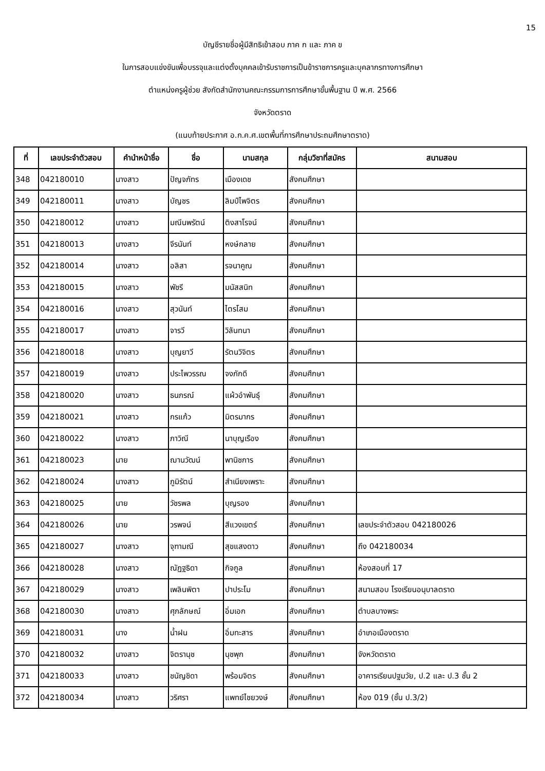15
บัญชีรายชื่อผู้มีสิทธิเข้าสอบ ภาค ก และ ภาค ข
ในการสอบแข่งขันเพื่อบรรจุและแต่งตั้งบุคคลเข้ารับราชการเป็นข้าราชการครูและบุคลากรทางการศึกษา
ตำแหน่งครูผู้ช่วย สังกัดสำนักงานคณะกรรมการการศึกษาขั้นพื้นฐาน ปี พ.ศ. 2566
จังหวัดตราด
(แนบท้ายประกาศ อ.ก.ค.ศ.เขตพื้นที่การศึกษาประถมศึกษาตราด)
| ที่ | เลขประจำตัวสอบ | คำนำหน้าชื่อ | ชื่อ | นามสกุล | กลุ่มวิชาที่สมัคร | สนามสอบ |
| --- | --- | --- | --- | --- | --- | --- |
| 348 | 042180010 | นางสาว | ปัญจภัทร | เมืองเดช | สังคมศึกษา | |
| 349 | 042180011 | นางสาว | บัญชร | ลิมป์ไพจิตร | สังคมศึกษา | |
| 350 | 042180012 | นางสาว | มณีนพรัตน์ | ติงสาโรจน์ | สังคมศึกษา | |
| 351 | 042180013 | นางสาว | จีรนันท์ | หงษ์กลาย | สังคมศึกษา | |
| 352 | 042180014 | นางสาว | อลิสา | รจนาคูณ | สังคมศึกษา | |
| 353 | 042180015 | นางสาว | พัชรี | มนัสสนิท | สังคมศึกษา | |
| 354 | 042180016 | นางสาว | สุวนันท์ | ไตรโสม | สังคมศึกษา | |
| 355 | 042180017 | นางสาว | จารวี | วิลันทนา | สังคมศึกษา | |
| 356 | 042180018 | นางสาว | บุญยาวี | รัตนวิจิตร | สังคมศึกษา | |
| 357 | 042180019 | นางสาว | ประไพวรรณ | จงภักดี | สังคมศึกษา | |
| 358 | 042180020 | นางสาว | ธนภรณ์ | แผ้วอำพันธุ์ | สังคมศึกษา | |
| 359 | 042180021 | นางสาว | กรแก้ว | มิตรมากร | สังคมศึกษา | |
| 360 | 042180022 | นางสาว | ภาวิณี | นาบุญเรือง | สังคมศึกษา | |
| 361 | 042180023 | นาย | ฌานวัฒน์ | พานิชการ | สังคมศึกษา | |
| 362 | 042180024 | นางสาว | ภูมิรัตน์ | สำเนียงเพราะ | สังคมศึกษา | |
| 363 | 042180025 | นาย | วัชรพล | บุญรอง | สังคมศึกษา | |
| 364 | 042180026 | นาย | วรพจน์ | สีแวงเขตร์ | สังคมศึกษา | เลขประจำตัวสอบ 042180026 |
| 365 | 042180027 | นางสาว | จุฑามณี | สุขแสงดาว | สังคมศึกษา | ถึง 042180034 |
| 366 | 042180028 | นางสาว | ณัฏฐธิดา | กิจกูล | สังคมศึกษา | ห้องสอบที่ 17 |
| 367 | 042180029 | นางสาว | เพลินพิตา | ปาประโม | สังคมศึกษา | สนามสอบ โรงเรียนอนุบาลตราด |
| 368 | 042180030 | นางสาว | ศุภลักษณ์ | อิ่มเอก | สังคมศึกษา | ตำบลบางพระ |
| 369 | 042180031 | นาง | น้ำฝน | อิ่มทะสาร | สังคมศึกษา | อำเภอเมืองตราด |
| 370 | 042180032 | นางสาว | จิตรานุช | นุชพุก | สังคมศึกษา | จังหวัดตราด |
| 371 | 042180033 | นางสาว | ชนัญชิดา | พร้อมจิตร | สังคมศึกษา | อาคารเรียนปฐมวัย, ป.2 และ ป.3 ชั้น 2 |
| 372 | 042180034 | นางสาว | วริศรา | แพทย์ไชยวงษ์ | สังคมศึกษา | ห้อง 019 (ชั้น ป.3/2) |